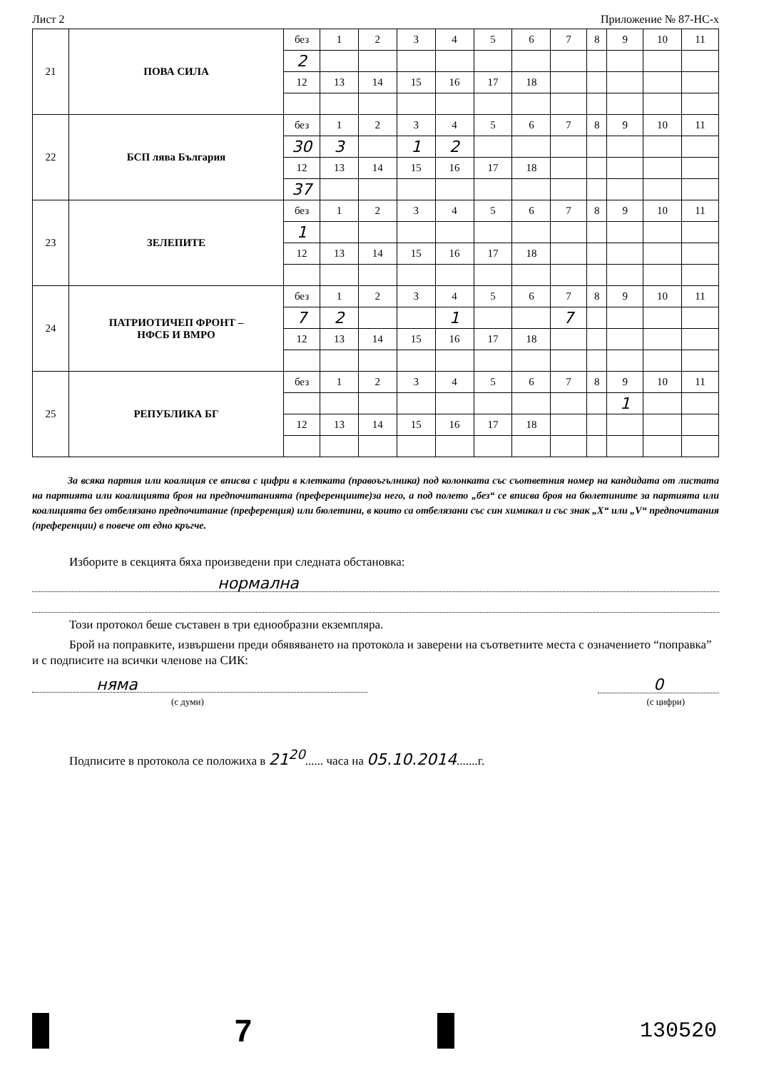Лист 2 Приложение № 87-НС-х
| 21 | ПОВА СИЛА | без | 1 | 2 | 3 | 4 | 5 | 6 | 7 | 8 | 9 | 10 | 11 |
| | | 2 | | | | | | | | | | | |
| | | 12 | 13 | 14 | 15 | 16 | 17 | 18 | | | | | |
| 22 | БСП лява България | без | 1 | 2 | 3 | 4 | 5 | 6 | 7 | 8 | 9 | 10 | 11 |
| | | 30 | 3 | | 1 | 2 | | | | | | | |
| | | 12 | 13 | 14 | 15 | 16 | 17 | 18 | | | | | |
| | | 37 | | | | | | | | | | | |
| 23 | ЗЕЛЕПИТЕ | без | 1 | 2 | 3 | 4 | 5 | 6 | 7 | 8 | 9 | 10 | 11 |
| | | 1 | | | | | | | | | | | |
| | | 12 | 13 | 14 | 15 | 16 | 17 | 18 | | | | | |
| 24 | ПАТРИОТИЧЕП ФРОНТ – НФСБ И ВМРО | без | 1 | 2 | 3 | 4 | 5 | 6 | 7 | 8 | 9 | 10 | 11 |
| | | 7 | 2 | | | 1 | | | 7 | | | | |
| | | 12 | 13 | 14 | 15 | 16 | 17 | 18 | | | | | |
| 25 | РЕПУБЛИКА БГ | без | 1 | 2 | 3 | 4 | 5 | 6 | 7 | 8 | 9 | 10 | 11 |
| | | | | | | | | | | | 1 | | |
| | | 12 | 13 | 14 | 15 | 16 | 17 | 18 | | | | | |
За всяка партия или коалиция се вписва с цифри в клетката (правоъгълника) под колонката със съответния номер на кандидата от листата на партията или коалицията броя на предпочитанията (преференциите)за него, а под полето „без“ се вписва броя на бюлетините за партията или коалицията без отбелязано предпочитание (преференция) или бюлетини, в които са отбелязани със син химикал и със знак „X“ или „V“ предпочитания (преференции) в повече от едно кръгче.
Изборите в секцията бяха произведени при следната обстановка:
нормална
Този протокол беше съставен в три еднообразни екземпляра.
Брой на поправките, извършени преди обявяването на протокола и заверени на съответните места с означението “поправка” и с подписите на всички членове на СИК:
няма 0
(с думи) (с цифри)
Подписите в протокола се положиха в 21<sup>20</sup>...... часа на 05.10.2014.......г.
7
130520